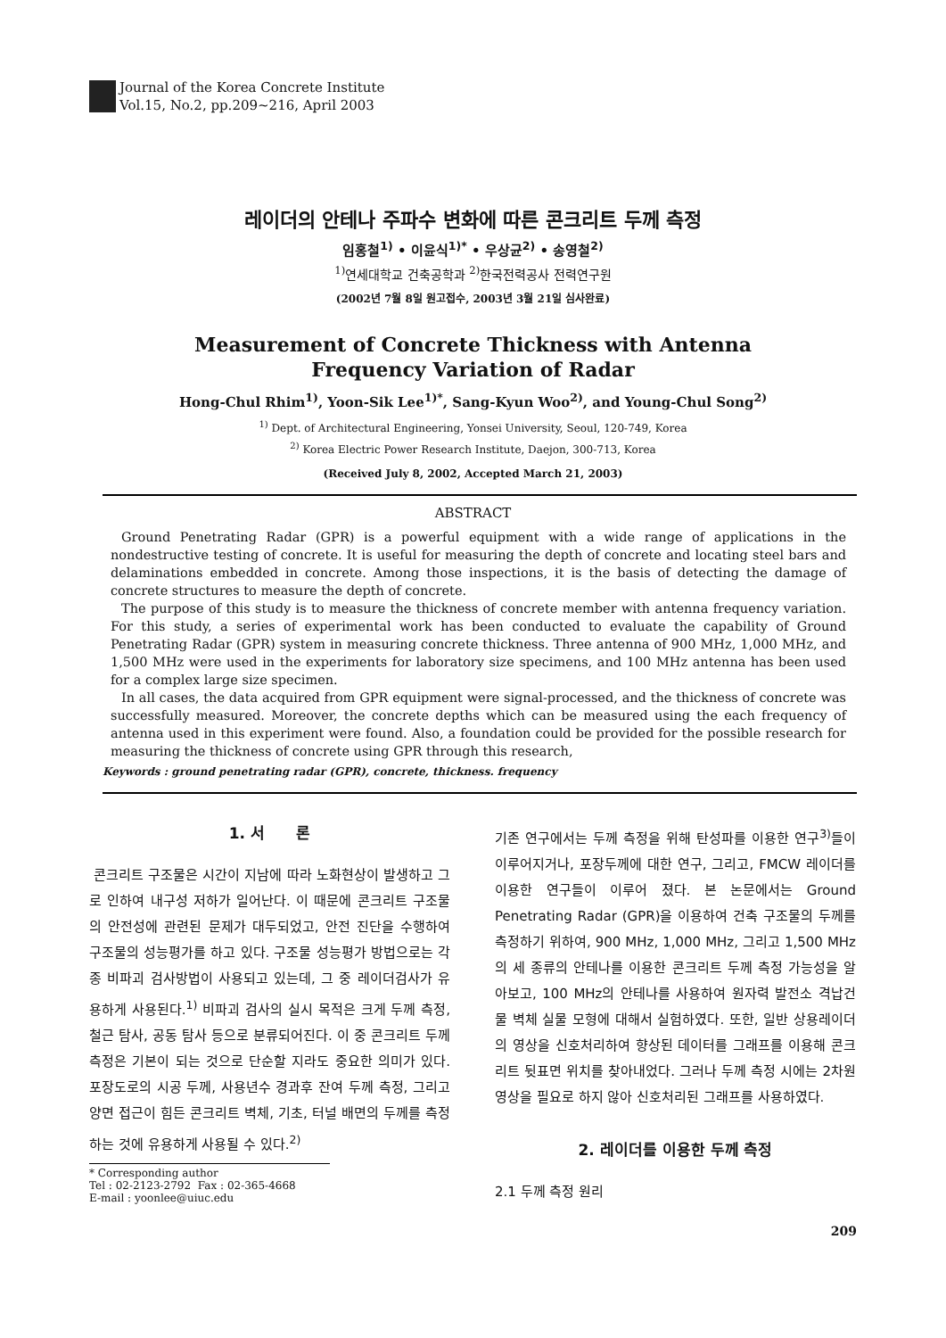Journal of the Korea Concrete Institute
Vol.15, No.2, pp.209~216, April 2003
레이더의 안테나 주파수 변화에 따른 콘크리트 두께 측정
임홍철<sup>1)</sup> • 이윤식<sup>1)*</sup> • 우상균<sup>2)</sup> • 송영철<sup>2)</sup>
<sup>1)</sup> 연세대학교 건축공학과 <sup>2)</sup>한국전력공사 전력연구원
(2002년 7월 8일 원고접수, 2003년 3월 21일 심사완료)
Measurement of Concrete Thickness with Antenna
Frequency Variation of Radar
Hong-Chul Rhim<sup>1)</sup>, Yoon-Sik Lee<sup>1)*</sup>, Sang-Kyun Woo<sup>2)</sup>, and Young-Chul Song<sup>2)</sup>
<sup>1)</sup> Dept. of Architectural Engineering, Yonsei University, Seoul, 120-749, Korea
<sup>2)</sup> Korea Electric Power Research Institute, Daejon, 300-713, Korea
(Received July 8, 2002, Accepted March 21, 2003)
ABSTRACT
Ground Penetrating Radar (GPR) is a powerful equipment with a wide range of applications in the nondestructive testing of concrete. It is useful for measuring the depth of concrete and locating steel bars and delaminations embedded in concrete. Among those inspections, it is the basis of detecting the damage of concrete structures to measure the depth of concrete.
The purpose of this study is to measure the thickness of concrete member with antenna frequency variation. For this study, a series of experimental work has been conducted to evaluate the capability of Ground Penetrating Radar (GPR) system in measuring concrete thickness. Three antenna of 900 MHz, 1,000 MHz, and 1,500 MHz were used in the experiments for laboratory size specimens, and 100 MHz antenna has been used for a complex large size specimen.
In all cases, the data acquired from GPR equipment were signal-processed, and the thickness of concrete was successfully measured. Moreover, the concrete depths which can be measured using the each frequency of antenna used in this experiment were found. Also, a foundation could be provided for the possible research for measuring the thickness of concrete using GPR through this research,
Keywords : ground penetrating radar (GPR), concrete, thickness. frequency
1. 서 론
콘크리트 구조물은 시간이 지남에 따라 노화현상이 발생하고 그로 인하여 내구성 저하가 일어난다. 이 때문에 콘크리트 구조물의 안전성에 관련된 문제가 대두되었고, 안전 진단을 수행하여 구조물의 성능평가를 하고 있다. 구조물 성능평가 방법으로는 각종 비파괴 검사방법이 사용되고 있는데, 그 중 레이더검사가 유용하게 사용된다.<sup>1)</sup> 비파괴 검사의 실시 목적은 크게 두께 측정, 철근 탐사, 공동 탐사 등으로 분류되어진다. 이 중 콘크리트 두께 측정은 기본이 되는 것으로 단순할 지라도 중요한 의미가 있다. 포장도로의 시공 두께, 사용년수 경과후 잔여 두께 측정, 그리고 양면 접근이 힘든 콘크리트 벽체, 기초, 터널 배면의 두께를 측정하는 것에 유용하게 사용될 수 있다.<sup>2)</sup>
* Corresponding author
Tel : 02-2123-2792 Fax : 02-365-4668
E-mail : yoonlee@uiuc.edu
기존 연구에서는 두께 측정을 위해 탄성파를 이용한 연구<sup>3)</sup>들이 이루어지거나, 포장두께에 대한 연구, 그리고, FMCW 레이더를 이용한 연구들이 이루어 졌다. 본 논문에서는 Ground Penetrating Radar (GPR)을 이용하여 건축 구조물의 두께를 측정하기 위하여, 900 MHz, 1,000 MHz, 그리고 1,500 MHz의 세 종류의 안테나를 이용한 콘크리트 두께 측정 가능성을 알아보고, 100 MHz의 안테나를 사용하여 원자력 발전소 격납건물 벽체 실물 모형에 대해서 실험하였다. 또한, 일반 상용레이더의 영상을 신호처리하여 향상된 데이터를 그래프를 이용해 콘크리트 뒷표면 위치를 찾아내었다. 그러나 두께 측정 시에는 2차원 영상을 필요로 하지 않아 신호처리된 그래프를 사용하였다.
2. 레이더를 이용한 두께 측정
2.1 두께 측정 원리
209